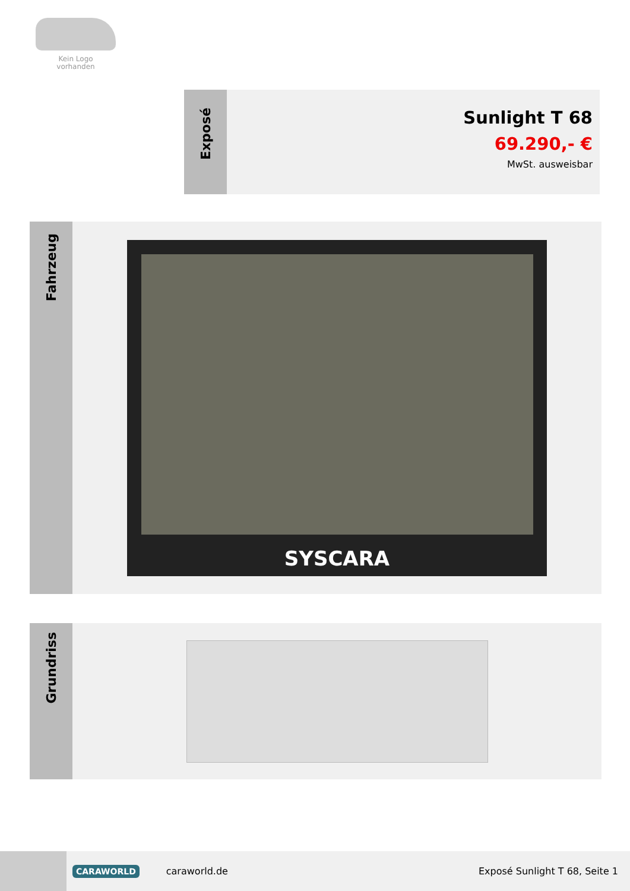Kein Logo
vorhanden
Exposé
Sunlight T 68
69.290,- €
MwSt. ausweisbar
Fahrzeug
SYSCARA
Grundriss
CARAWORLD
caraworld.de Exposé Sunlight T 68, Seite 1